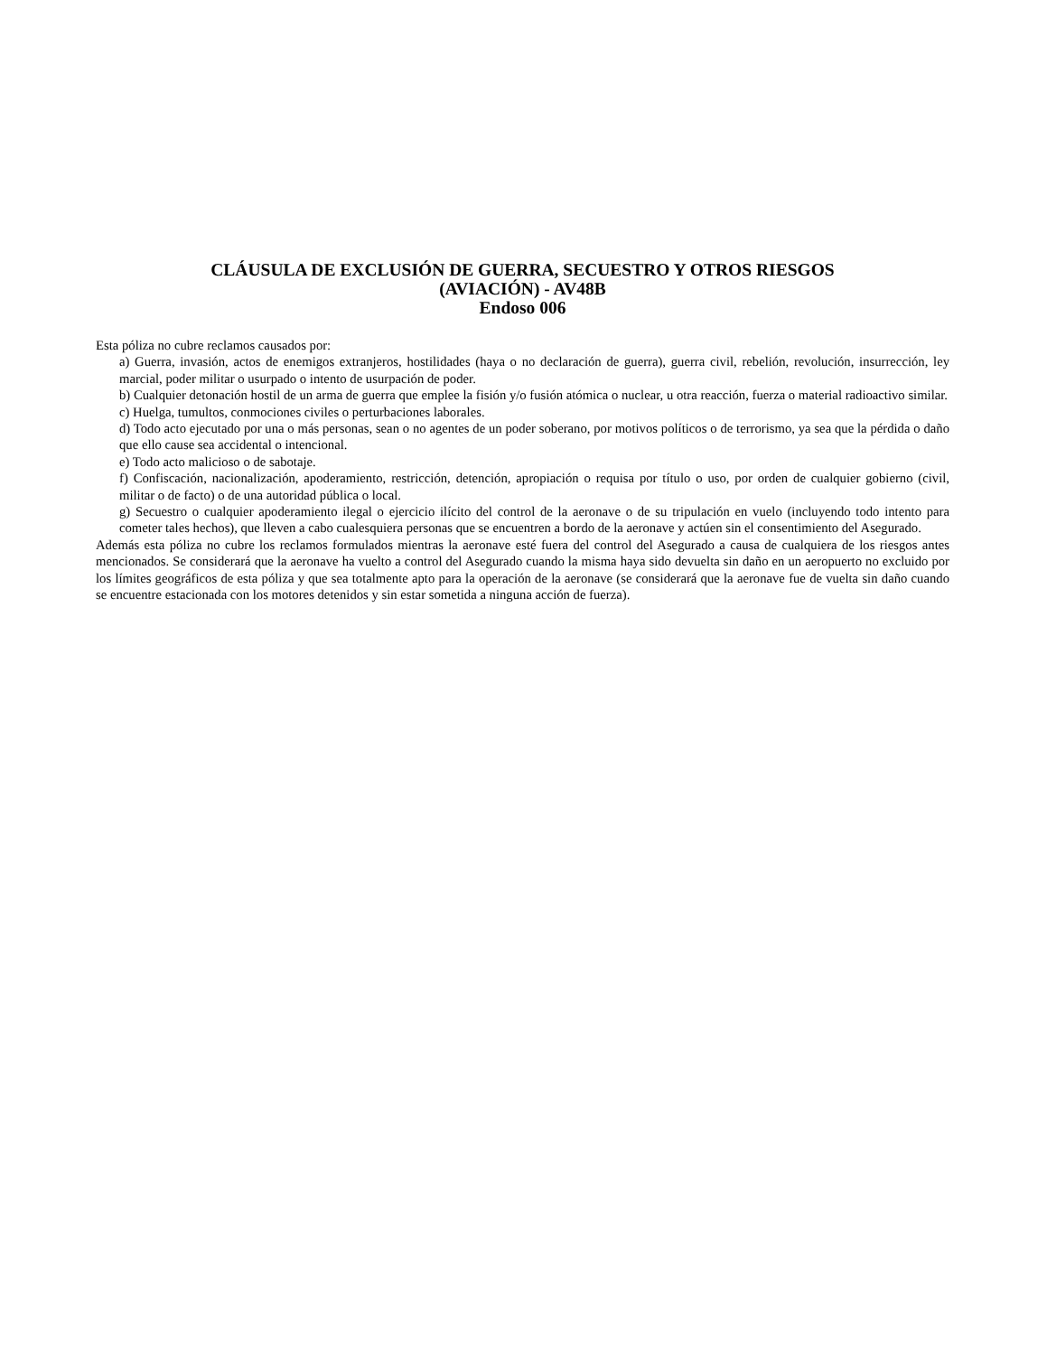CLÁUSULA DE EXCLUSIÓN DE GUERRA, SECUESTRO Y OTROS RIESGOS
(AVIACIÓN) - AV48B
Endoso 006
Esta póliza no cubre reclamos causados por:
a) Guerra, invasión, actos de enemigos extranjeros, hostilidades (haya o no declaración de guerra), guerra civil, rebelión, revolución, insurrección, ley marcial, poder militar o usurpado o intento de usurpación de poder.
b) Cualquier detonación hostil de un arma de guerra que emplee la fisión y/o fusión atómica o nuclear, u otra reacción, fuerza o material radioactivo similar.
c) Huelga, tumultos, conmociones civiles o perturbaciones laborales.
d) Todo acto ejecutado por una o más personas, sean o no agentes de un poder soberano, por motivos políticos o de terrorismo, ya sea que la pérdida o daño que ello cause sea accidental o intencional.
e) Todo acto malicioso o de sabotaje.
f) Confiscación, nacionalización, apoderamiento, restricción, detención, apropiación o requisa por título o uso, por orden de cualquier gobierno (civil, militar o de facto) o de una autoridad pública o local.
g) Secuestro o cualquier apoderamiento ilegal o ejercicio ilícito del control de la aeronave o de su tripulación en vuelo (incluyendo todo intento para cometer tales hechos), que lleven a cabo cualesquiera personas que se encuentren a bordo de la aeronave y actúen sin el consentimiento del Asegurado.
Además esta póliza no cubre los reclamos formulados mientras la aeronave esté fuera del control del Asegurado a causa de cualquiera de los riesgos antes mencionados. Se considerará que la aeronave ha vuelto a control del Asegurado cuando la misma haya sido devuelta sin daño en un aeropuerto no excluido por los límites geográficos de esta póliza y que sea totalmente apto para la operación de la aeronave (se considerará que la aeronave fue de vuelta sin daño cuando se encuentre estacionada con los motores detenidos y sin estar sometida a ninguna acción de fuerza).